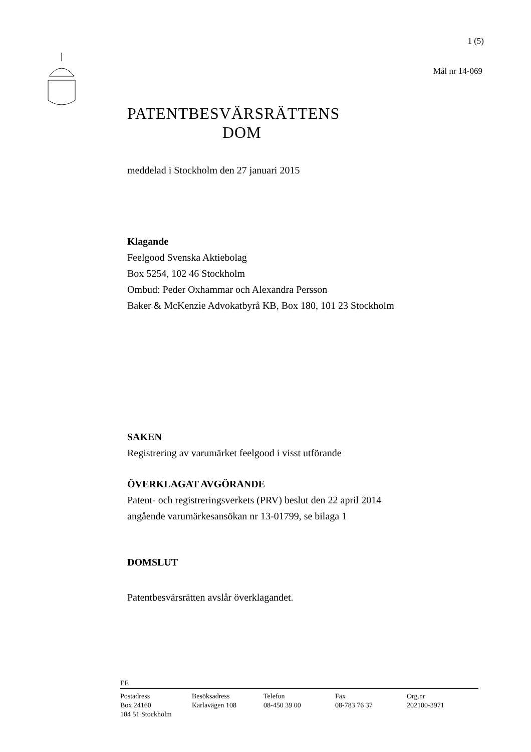1 (5)
Mål nr 14-069
PATENTBESVÄRSRÄTTENS
DOM
meddelad i Stockholm den 27 januari 2015
Klagande
Feelgood Svenska Aktiebolag
Box 5254, 102 46 Stockholm
Ombud: Peder Oxhammar och Alexandra Persson
Baker & McKenzie Advokatbyrå KB, Box 180, 101 23 Stockholm
SAKEN
Registrering av varumärket feelgood i visst utförande
ÖVERKLAGAT AVGÖRANDE
Patent- och registreringsverkets (PRV) beslut den 22 april 2014
angående varumärkesansökan nr 13-01799, se bilaga 1
DOMSLUT
Patentbesvärsrätten avslår överklagandet.
EE
Postadress
Box 24160
104 51 Stockholm
Besöksadress
Karlavägen 108
Telefon
08-450 39 00
Fax
08-783 76 37
Org.nr
202100-3971